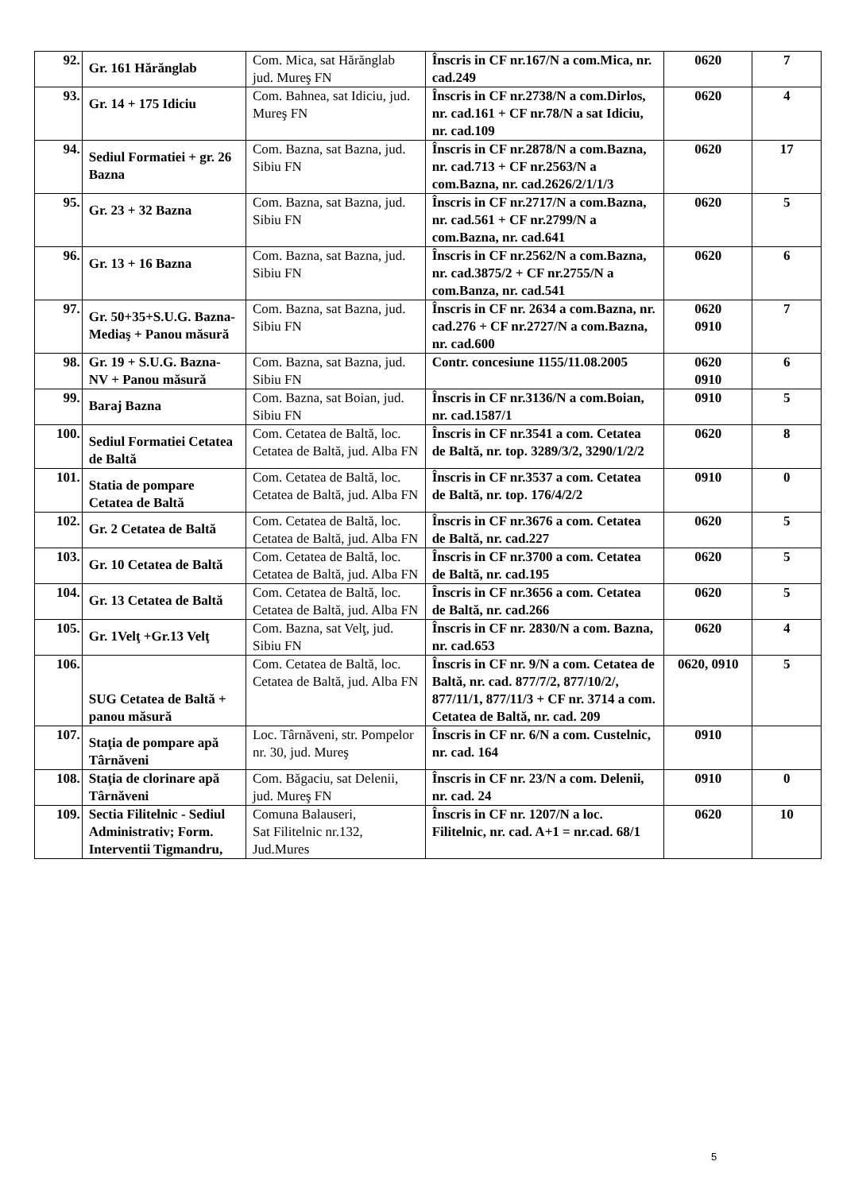| 92. | Gr. 161 Hărănglab | Com. Mica, sat Hărănglab jud. Mureş FN | Înscris in CF nr.167/N a com.Mica, nr. cad.249 | 0620 | 7 |
| 93. | Gr. 14 + 175 Idiciu | Com. Bahnea, sat Idiciu, jud. Mureş FN | Înscris in CF nr.2738/N a com.Dirlos, nr. cad.161 + CF nr.78/N a sat Idiciu, nr. cad.109 | 0620 | 4 |
| 94. | Sediul Formatiei + gr. 26 Bazna | Com. Bazna, sat Bazna, jud. Sibiu FN | Înscris in CF nr.2878/N a com.Bazna, nr. cad.713 + CF nr.2563/N a com.Bazna, nr. cad.2626/2/1/1/3 | 0620 | 17 |
| 95. | Gr. 23 + 32 Bazna | Com. Bazna, sat Bazna, jud. Sibiu FN | Înscris in CF nr.2717/N a com.Bazna, nr. cad.561 + CF nr.2799/N a com.Bazna, nr. cad.641 | 0620 | 5 |
| 96. | Gr. 13 + 16 Bazna | Com. Bazna, sat Bazna, jud. Sibiu FN | Înscris in CF nr.2562/N a com.Bazna, nr. cad.3875/2 + CF nr.2755/N a com.Banza, nr. cad.541 | 0620 | 6 |
| 97. | Gr. 50+35+S.U.G. Bazna-Mediaş + Panou măsură | Com. Bazna, sat Bazna, jud. Sibiu FN | Înscris in CF nr. 2634 a com.Bazna, nr. cad.276 + CF nr.2727/N a com.Bazna, nr. cad.600 | 0620 0910 | 7 |
| 98. | Gr. 19 + S.U.G. Bazna-NV + Panou măsură | Com. Bazna, sat Bazna, jud. Sibiu FN | Contr. concesiune 1155/11.08.2005 | 0620 0910 | 6 |
| 99. | Baraj Bazna | Com. Bazna, sat Boian, jud. Sibiu FN | Înscris in CF nr.3136/N a com.Boian, nr. cad.1587/1 | 0910 | 5 |
| 100. | Sediul Formatiei Cetatea de Baltă | Com. Cetatea de Baltă, loc. Cetatea de Baltă, jud. Alba FN | Înscris in CF nr.3541 a com. Cetatea de Baltă, nr. top. 3289/3/2, 3290/1/2/2 | 0620 | 8 |
| 101. | Statia de pompare Cetatea de Baltă | Com. Cetatea de Baltă, loc. Cetatea de Baltă, jud. Alba FN | Înscris in CF nr.3537 a com. Cetatea de Baltă, nr. top. 176/4/2/2 | 0910 | 0 |
| 102. | Gr. 2 Cetatea de Baltă | Com. Cetatea de Baltă, loc. Cetatea de Baltă, jud. Alba FN | Înscris in CF nr.3676 a com. Cetatea de Baltă, nr. cad.227 | 0620 | 5 |
| 103. | Gr. 10 Cetatea de Baltă | Com. Cetatea de Baltă, loc. Cetatea de Baltă, jud. Alba FN | Înscris in CF nr.3700 a com. Cetatea de Baltă, nr. cad.195 | 0620 | 5 |
| 104. | Gr. 13 Cetatea de Baltă | Com. Cetatea de Baltă, loc. Cetatea de Baltă, jud. Alba FN | Înscris in CF nr.3656 a com. Cetatea de Baltă, nr. cad.266 | 0620 | 5 |
| 105. | Gr. 1Velţ +Gr.13 Velţ | Com. Bazna, sat Velţ, jud. Sibiu FN | Înscris in CF nr. 2830/N a com. Bazna, nr. cad.653 | 0620 | 4 |
| 106. | SUG Cetatea de Baltă + panou măsură | Com. Cetatea de Baltă, loc. Cetatea de Baltă, jud. Alba FN | Înscris in CF nr. 9/N a com. Cetatea de Baltă, nr. cad. 877/7/2, 877/10/2/, 877/11/1, 877/11/3 + CF nr. 3714 a com. Cetatea de Baltă, nr. cad. 209 | 0620, 0910 | 5 |
| 107. | Staţia de pompare apă Târnăveni | Loc. Târnăveni, str. Pompelor nr. 30, jud. Mureş | Înscris in CF nr. 6/N a com. Custelnic, nr. cad. 164 | 0910 | |
| 108. | Staţia de clorinare apă Târnăveni | Com. Băgaciu, sat Delenii, jud. Mureş FN | Înscris in CF nr. 23/N a com. Delenii, nr. cad. 24 | 0910 | 0 |
| 109. | Sectia Filitelnic - Sediul Administrativ; Form. Interventii Tigmandru, | Comuna Balauseri, Sat Filitelnic nr.132, Jud.Mures | Înscris in CF nr. 1207/N a loc. Filitelnic, nr. cad. A+1 = nr.cad. 68/1 | 0620 | 10 |
5